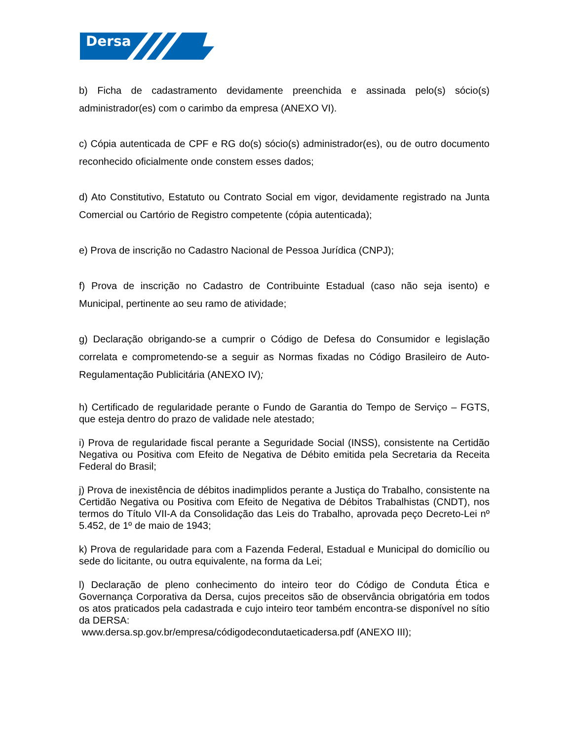Dersa
b) Ficha de cadastramento devidamente preenchida e assinada pelo(s) sócio(s) administrador(es) com o carimbo da empresa (ANEXO VI).
c) Cópia autenticada de CPF e RG do(s) sócio(s) administrador(es), ou de outro documento reconhecido oficialmente onde constem esses dados;
d) Ato Constitutivo, Estatuto ou Contrato Social em vigor, devidamente registrado na Junta Comercial ou Cartório de Registro competente (cópia autenticada);
e) Prova de inscrição no Cadastro Nacional de Pessoa Jurídica (CNPJ);
f) Prova de inscrição no Cadastro de Contribuinte Estadual (caso não seja isento) e Municipal, pertinente ao seu ramo de atividade;
g) Declaração obrigando-se a cumprir o Código de Defesa do Consumidor e legislação correlata e comprometendo-se a seguir as Normas fixadas no Código Brasileiro de Auto-Regulamentação Publicitária (ANEXO IV);
h) Certificado de regularidade perante o Fundo de Garantia do Tempo de Serviço – FGTS, que esteja dentro do prazo de validade nele atestado;
i) Prova de regularidade fiscal perante a Seguridade Social (INSS), consistente na Certidão Negativa ou Positiva com Efeito de Negativa de Débito emitida pela Secretaria da Receita Federal do Brasil;
j) Prova de inexistência de débitos inadimplidos perante a Justiça do Trabalho, consistente na Certidão Negativa ou Positiva com Efeito de Negativa de Débitos Trabalhistas (CNDT), nos termos do Título VII-A da Consolidação das Leis do Trabalho, aprovada peço Decreto-Lei nº 5.452, de 1º de maio de 1943;
k) Prova de regularidade para com a Fazenda Federal, Estadual e Municipal do domicílio ou sede do licitante, ou outra equivalente, na forma da Lei;
l) Declaração de pleno conhecimento do inteiro teor do Código de Conduta Ética e Governança Corporativa da Dersa, cujos preceitos são de observância obrigatória em todos os atos praticados pela cadastrada e cujo inteiro teor também encontra-se disponível no sítio da DERSA:
www.dersa.sp.gov.br/empresa/códigodecondutaeticadersa.pdf (ANEXO III);